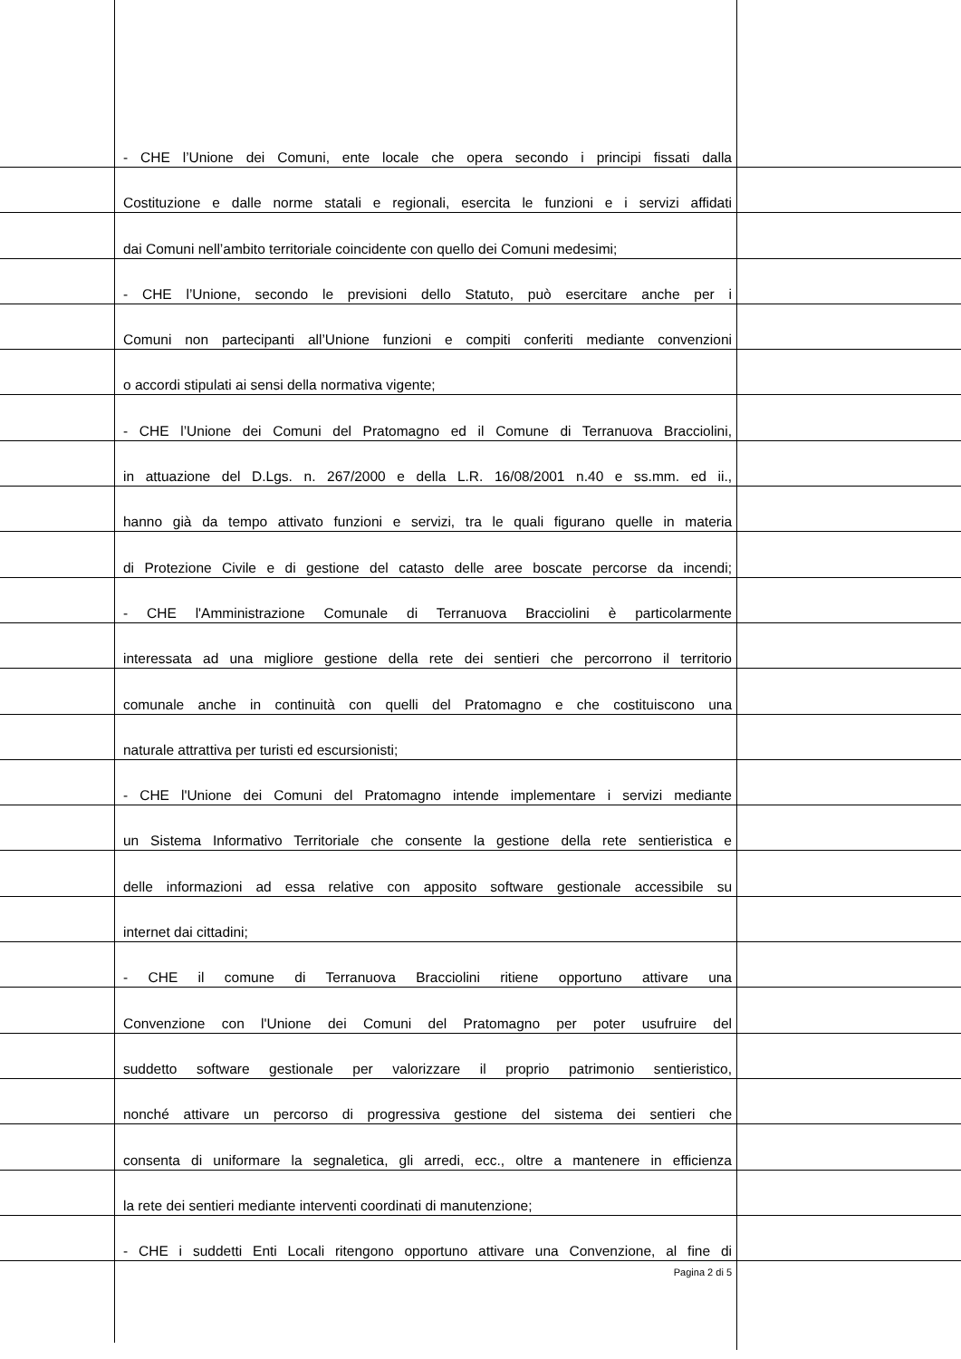- CHE l’Unione dei Comuni, ente locale che opera secondo i principi fissati dalla
Costituzione e dalle norme statali e regionali, esercita le funzioni e i servizi affidati
dai Comuni nell’ambito territoriale coincidente con quello dei Comuni medesimi;
- CHE l’Unione, secondo le previsioni dello Statuto, può esercitare anche per i
Comuni non partecipanti all’Unione funzioni e compiti conferiti mediante convenzioni
o accordi stipulati ai sensi della normativa vigente;
- CHE l’Unione dei Comuni del Pratomagno ed il Comune di Terranuova Bracciolini,
in attuazione del D.Lgs. n. 267/2000 e della L.R. 16/08/2001 n.40 e ss.mm. ed ii.,
hanno già da tempo attivato funzioni e servizi, tra le quali figurano quelle in materia
di Protezione Civile e di gestione del catasto delle aree boscate percorse da incendi;
- CHE l'Amministrazione Comunale di Terranuova Bracciolini è particolarmente
interessata ad una migliore gestione della rete dei sentieri che percorrono il territorio
comunale anche in continuità con quelli del Pratomagno e che costituiscono una
naturale attrattiva per turisti ed escursionisti;
- CHE l'Unione dei Comuni del Pratomagno intende implementare i servizi mediante
un Sistema Informativo Territoriale che consente la gestione della rete sentieristica e
delle informazioni ad essa relative con apposito software gestionale accessibile su
internet dai cittadini;
- CHE il comune di Terranuova Bracciolini ritiene opportuno attivare una
Convenzione con l'Unione dei Comuni del Pratomagno per poter usufruire del
suddetto software gestionale per valorizzare il proprio patrimonio sentieristico,
nonché attivare un percorso di progressiva gestione del sistema dei sentieri che
consenta di uniformare la segnaletica, gli arredi, ecc., oltre a mantenere in efficienza
la rete dei sentieri mediante interventi coordinati di manutenzione;
- CHE i suddetti Enti Locali ritengono opportuno attivare una Convenzione, al fine di
Pagina 2 di 5